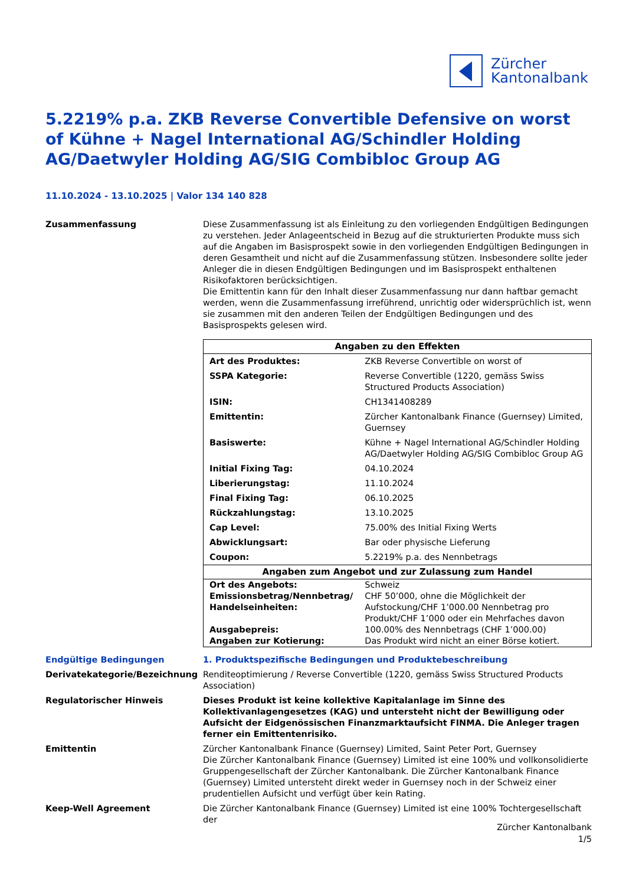Zürcher
Kantonalbank
5.2219% p.a. ZKB Reverse Convertible Defensive on worst of Kühne + Nagel International AG/Schindler Holding AG/Daetwyler Holding AG/SIG Combibloc Group AG
11.10.2024 - 13.10.2025 | Valor 134 140 828
Zusammenfassung Diese Zusammenfassung ist als Einleitung zu den vorliegenden Endgültigen Bedingungen zu verstehen. Jeder Anlageentscheid in Bezug auf die strukturierten Produkte muss sich auf die Angaben im Basisprospekt sowie in den vorliegenden Endgültigen Bedingungen in deren Gesamtheit und nicht auf die Zusammenfassung stützen. Insbesondere sollte jeder Anleger die in diesen Endgültigen Bedingungen und im Basisprospekt enthaltenen Risikofaktoren berücksichtigen.
Die Emittentin kann für den Inhalt dieser Zusammenfassung nur dann haftbar gemacht werden, wenn die Zusammenfassung irreführend, unrichtig oder widersprüchlich ist, wenn sie zusammen mit den anderen Teilen der Endgültigen Bedingungen und des Basisprospekts gelesen wird.
| Angaben zu den Effekten | |
| --- | --- |
| Art des Produktes: | ZKB Reverse Convertible on worst of |
| SSPA Kategorie: | Reverse Convertible (1220, gemäss Swiss Structured Products Association) |
| ISIN: | CH1341408289 |
| Emittentin: | Zürcher Kantonalbank Finance (Guernsey) Limited, Guernsey |
| Basiswerte: | Kühne + Nagel International AG/Schindler Holding AG/Daetwyler Holding AG/SIG Combibloc Group AG |
| Initial Fixing Tag: | 04.10.2024 |
| Liberierungstag: | 11.10.2024 |
| Final Fixing Tag: | 06.10.2025 |
| Rückzahlungstag: | 13.10.2025 |
| Cap Level: | 75.00% des Initial Fixing Werts |
| Abwicklungsart: | Bar oder physische Lieferung |
| Coupon: | 5.2219% p.a. des Nennbetrags |
| Angaben zum Angebot und zur Zulassung zum Handel | |
| Ort des Angebots: | Schweiz |
| Emissionsbetrag/Nennbetrag/ Handelseinheiten: | CHF 50’000, ohne die Möglichkeit der Aufstockung/CHF 1’000.00 Nennbetrag pro Produkt/CHF 1’000 oder ein Mehrfaches davon |
| Ausgabepreis: | 100.00% des Nennbetrags (CHF 1’000.00) |
| Angaben zur Kotierung: | Das Produkt wird nicht an einer Börse kotiert. |
Endgültige Bedingungen 1. Produktspezifische Bedingungen und Produktebeschreibung
Derivatekategorie/Bezeichnung Renditeoptimierung / Reverse Convertible (1220, gemäss Swiss Structured Products Association)
Regulatorischer Hinweis Dieses Produkt ist keine kollektive Kapitalanlage im Sinne des Kollektivanlagengesetzes (KAG) und untersteht nicht der Bewilligung oder Aufsicht der Eidgenössischen Finanzmarktaufsicht FINMA. Die Anleger tragen ferner ein Emittentenrisiko.
Emittentin Zürcher Kantonalbank Finance (Guernsey) Limited, Saint Peter Port, Guernsey
Die Zürcher Kantonalbank Finance (Guernsey) Limited ist eine 100% und vollkonsolidierte Gruppengesellschaft der Zürcher Kantonalbank. Die Zürcher Kantonalbank Finance (Guernsey) Limited untersteht direkt weder in Guernsey noch in der Schweiz einer prudentiellen Aufsicht und verfügt über kein Rating.
Keep-Well Agreement Die Zürcher Kantonalbank Finance (Guernsey) Limited ist eine 100% Tochtergesellschaft der
Zürcher Kantonalbank
1/5